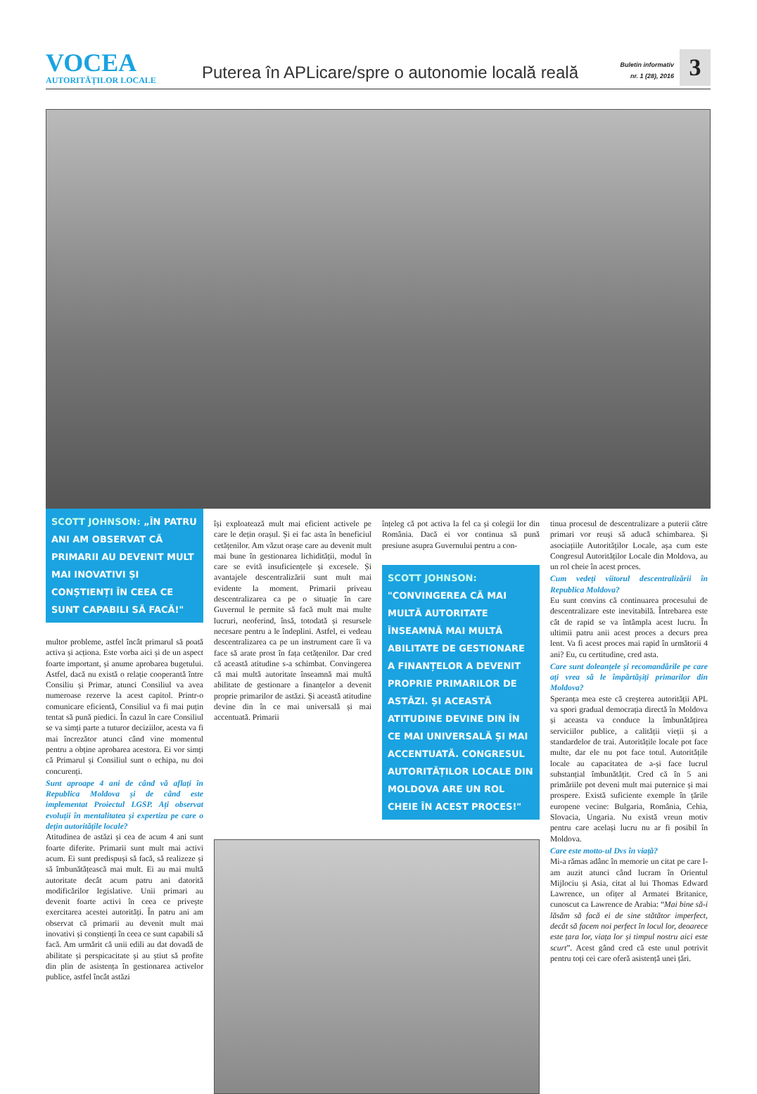VOCEA
AUTORITĂȚILOR LOCALE
Puterea în APLicare/spre o autonomie locală reală
Buletin informativ
nr. 1 (28), 2016
3
SCOTT JOHNSON: „ÎN PATRU ANI AM OBSERVAT CĂ PRIMARII AU DEVENIT MULT MAI INOVATIVI ȘI CONȘTIENȚI ÎN CEEA CE SUNT CAPABILI SĂ FACĂ!"
multor probleme, astfel încât primarul să poată activa și acționa. Este vorba aici și de un aspect foarte important, și anume aprobarea bugetului. Astfel, dacă nu există o relație cooperantă între Consiliu și Primar, atunci Consiliul va avea numeroase rezerve la acest capitol. Printr-o comunicare eficientă, Consiliul va fi mai puțin tentat să pună piedici. În cazul în care Consiliul se va simți parte a tuturor deciziilor, acesta va fi mai încrezător atunci când vine momentul pentru a obține aprobarea acestora. Ei vor simți că Primarul și Consiliul sunt o echipa, nu doi concurenți.
Sunt aproape 4 ani de când vă aflați în Republica Moldova și de când este implementat Proiectul LGSP. Ați observat evoluții în mentalitatea și expertiza pe care o dețin autoritățile locale?
Atitudinea de astăzi și cea de acum 4 ani sunt foarte diferite. Primarii sunt mult mai activi acum. Ei sunt predispuși să facă, să realizeze și să îmbunătățească mai mult. Ei au mai multă autoritate decât acum patru ani datorită modificărilor legislative. Unii primari au devenit foarte activi în ceea ce privește exercitarea acestei autorități. În patru ani am observat că primarii au devenit mult mai inovativi și conștienți în ceea ce sunt capabili să facă. Am urmărit că unii edili au dat dovadă de abilitate și perspicacitate și au știut să profite din plin de asistența în gestionarea activelor publice, astfel încât astăzi
își exploatează mult mai eficient activele pe care le dețin orașul. Și ei fac asta în beneficiul cetățenilor. Am văzut orașe care au devenit mult mai bune în gestionarea lichidității, modul în care se evită insuficiențele și excesele. Și avantajele descentralizării sunt mult mai evidente la moment. Primarii priveau descentralizarea ca pe o situație în care Guvernul le permite să facă mult mai multe lucruri, neoferind, însă, totodată și resursele necesare pentru a le îndeplini. Astfel, ei vedeau descentralizarea ca pe un instrument care îi va face să arate prost în fața cetățenilor. Dar cred că această atitudine s-a schimbat. Convingerea că mai multă autoritate înseamnă mai multă abilitate de gestionare a finanțelor a devenit proprie primarilor de astăzi. Și această atitudine devine din în ce mai universală și mai accentuată. Primarii
înțeleg că pot activa la fel ca și colegii lor din România. Dacă ei vor continua să pună presiune asupra Guvernului pentru a con-
SCOTT JOHNSON: "CONVINGEREA CĂ MAI MULTĂ AUTORITATE ÎNSEAMNĂ MAI MULTĂ ABILITATE DE GESTIONARE A FINANȚELOR A DEVENIT PROPRIE PRIMARILOR DE ASTĂZI. ȘI ACEASTĂ ATITUDINE DEVINE DIN ÎN CE MAI UNIVERSALĂ ȘI MAI ACCENTUATĂ. CONGRESUL AUTORITĂȚILOR LOCALE DIN MOLDOVA ARE UN ROL CHEIE ÎN ACEST PROCES!"
tinua procesul de descentralizare a puterii către primari vor reuși să aducă schimbarea. Și asociațiile Autorităților Locale, așa cum este Congresul Autorităților Locale din Moldova, au un rol cheie în acest proces.
Cum vedeți viitorul descentralizării în Republica Moldova?
Eu sunt convins că continuarea procesului de descentralizare este inevitabilă. Întrebarea este cât de rapid se va întâmpla acest lucru. În ultimii patru anii acest proces a decurs prea lent. Va fi acest proces mai rapid în următorii 4 ani? Eu, cu certitudine, cred asta.
Care sunt doleanțele și recomandările pe care ați vrea să le împărtășiți primarilor din Moldova?
Speranța mea este că creșterea autorității APL va spori gradual democrația directă în Moldova și aceasta va conduce la îmbunătățirea serviciilor publice, a calității vieții și a standardelor de trai. Autoritățile locale pot face multe, dar ele nu pot face totul. Autoritățile locale au capacitatea de a-și face lucrul substanțial îmbunătățit. Cred că în 5 ani primăriile pot deveni mult mai puternice și mai prospere. Există suficiente exemple în țările europene vecine: Bulgaria, România, Cehia, Slovacia, Ungaria. Nu există vreun motiv pentru care același lucru nu ar fi posibil în Moldova.
Care este motto-ul Dvs în viață?
Mi-a rămas adânc în memorie un citat pe care l-am auzit atunci când lucram în Orientul Mijlociu și Asia, citat al lui Thomas Edward Lawrence, un ofițer al Armatei Britanice, cunoscut ca Lawrence de Arabia: “Mai bine să-i lăsăm să facă ei de sine stătător imperfect, decât să facem noi perfect în locul lor, deoarece este țara lor, viața lor și timpul nostru aici este scurt”. Acest gând cred că este unul potrivit pentru toți cei care oferă asistență unei țări.